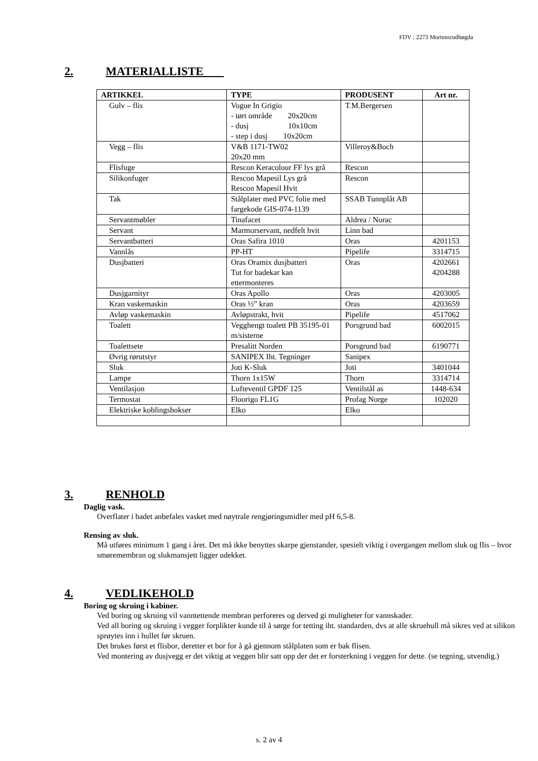FDV : 2273 Mortensrudhøgda
2. MATERIALLISTE
| ARTIKKEL | TYPE | PRODUSENT | Art nr. |
| --- | --- | --- | --- |
| Gulv – flis | Vogue In Grigio - tørt område 20x20cm - dusj 10x10cm - step i dusj 10x20cm | T.M.Bergersen | |
| Vegg – flis | V&B 1171-TW02 20x20 mm | Villeroy&Boch | |
| Flisfuge | Rescon Keracolour FF lys grå | Rescon | |
| Silikonfuger | Rescon Mapesil Lys grå Rescon Mapesil Hvit | Rescon | |
| Tak | Stålplater med PVC folie med fargekode GIS-074-1139 | SSAB Tunnplåt AB | |
| Servantmøbler | Tinafacet | Aldrea / Norac | |
| Servant | Marmorservant, nedfelt hvit | Linn bad | |
| Servantbatteri | Oras Safira 1010 | Oras | 4201153 |
| Vannlås | PP-HT | Pipelife | 3314715 |
| Dusjbatteri | Oras Oramix dusjbatteri Tut for badekar kan ettermonteres | Oras | 4202661 4204288 |
| Dusjgarnityr | Oras Apollo | Oras | 4203005 |
| Kran vaskemaskin | Oras ½” kran | Oras | 4203659 |
| Avløp vaskemaskin | Avløpstrakt, hvit | Pipelife | 4517062 |
| Toalett | Vegghengt toalett PB 35195-01 m/sisterne | Porsgrund bad | 6002015 |
| Toalettsete | Presalitt Norden | Porsgrund bad | 6190771 |
| Øvrig rørutstyr | SANIPEX Iht. Tegninger | Sanipex | |
| Sluk | Joti K-Sluk | Joti | 3401044 |
| Lampe | Thorn 1x15W | Thorn | 3314714 |
| Ventilasjon | Lufteventil GPDF 125 | Ventilstål as | 1448-634 |
| Termostat | Floorigo FL1G | Profag Norge | 102020 |
| Elektriske koblingsbokser | Elko | Elko | |
3. RENHOLD
Daglig vask.
Overflater i badet anbefales vasket med nøytrale rengjøringsmidler med pH 6,5-8.
Rensing av sluk.
Må utføres minimum 1 gang i året. Det må ikke benyttes skarpe gjenstander, spesielt viktig i overgangen mellom sluk og flis – hvor smøremembran og slukmansjett ligger udekket.
4. VEDLIKEHOLD
Boring og skruing i kabiner.
Ved boring og skruing vil vanntettende membran perforeres og derved gi muligheter for vannskader.
Ved all boring og skruing i vegger forplikter kunde til å sørge for tetting iht. standarden, dvs at alle skruehull må sikres ved at silikon sprøytes inn i hullet før skruen.
Det brukes først et flisbor, deretter et bor for å gå gjennom stålplaten som er bak flisen.
Ved montering av dusjvegg er det viktig at veggen blir satt opp der det er forsterkning i veggen for dette. (se tegning, utvendig.)
s. 2 av 4